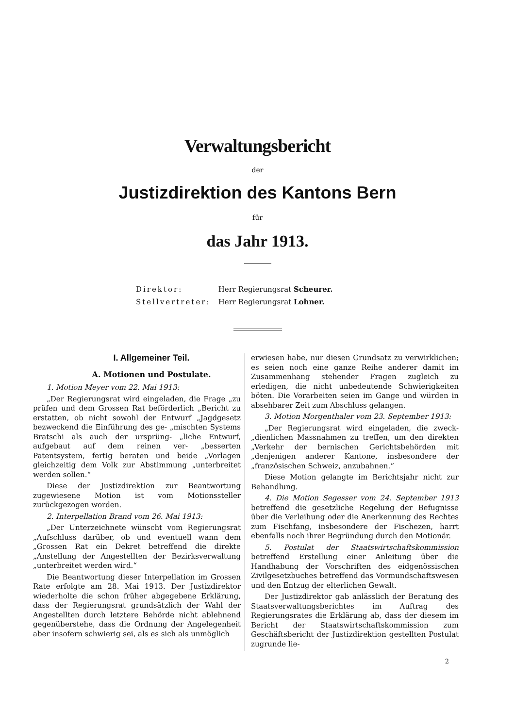Verwaltungsbericht
der
Justizdirektion des Kantons Bern
für
das Jahr 1913.
Direktor: Herr Regierungsrat Scheurer.
Stellvertreter: Herr Regierungsrat Lohner.
I. Allgemeiner Teil.
A. Motionen und Postulate.
1. Motion Meyer vom 22. Mai 1913:
„Der Regierungsrat wird eingeladen, die Frage „zu prüfen und dem Grossen Rat beförderlich „Bericht zu erstatten, ob nicht sowohl der Entwurf „Jagdgesetz bezweckend die Einführung des ge- „mischten Systems Bratschi als auch der ursprüng- „liche Entwurf, aufgebaut auf dem reinen ver- „besserten Patentsystem, fertig beraten und beide „Vorlagen gleichzeitig dem Volk zur Abstimmung „unterbreitet werden sollen.“
Diese der Justizdirektion zur Beantwortung zugewiesene Motion ist vom Motionssteller zurückgezogen worden.
2. Interpellation Brand vom 26. Mai 1913:
„Der Unterzeichnete wünscht vom Regierungsrat „Aufschluss darüber, ob und eventuell wann dem „Grossen Rat ein Dekret betreffend die direkte „Anstellung der Angestellten der Bezirksverwaltung „unterbreitet werden wird.“
Die Beantwortung dieser Interpellation im Grossen Rate erfolgte am 28. Mai 1913. Der Justizdirektor wiederholte die schon früher abgegebene Erklärung, dass der Regierungsrat grundsätzlich der Wahl der Angestellten durch letztere Behörde nicht ablehnend gegenüberstehe, dass die Ordnung der Angelegenheit aber insofern schwierig sei, als es sich als unmöglich
erwiesen habe, nur diesen Grundsatz zu verwirklichen; es seien noch eine ganze Reihe anderer damit im Zusammenhang stehender Fragen zugleich zu erledigen, die nicht unbedeutende Schwierigkeiten böten. Die Vorarbeiten seien im Gange und würden in absehbarer Zeit zum Abschluss gelangen.
3. Motion Morgenthaler vom 23. September 1913:
„Der Regierungsrat wird eingeladen, die zweck- „dienlichen Massnahmen zu treffen, um den direkten „Verkehr der bernischen Gerichtsbehörden mit „denjenigen anderer Kantone, insbesondere der „französischen Schweiz, anzubahnen.“
Diese Motion gelangte im Berichtsjahr nicht zur Behandlung.
4. Die Motion Segesser vom 24. September 1913 betreffend die gesetzliche Regelung der Befugnisse über die Verleihung oder die Anerkennung des Rechtes zum Fischfang, insbesondere der Fischezen, harrt ebenfalls noch ihrer Begründung durch den Motionär.
5. Postulat der Staatswirtschaftskommission betreffend Erstellung einer Anleitung über die Handhabung der Vorschriften des eidgenössischen Zivilgesetzbuches betreffend das Vormundschaftswesen und den Entzug der elterlichen Gewalt.
Der Justizdirektor gab anlässlich der Beratung des Staatsverwaltungsberichtes im Auftrag des Regierungsrates die Erklärung ab, dass der diesem im Bericht der Staatswirtschaftskommission zum Geschäftsbericht der Justizdirektion gestellten Postulat zugrunde lie-
2